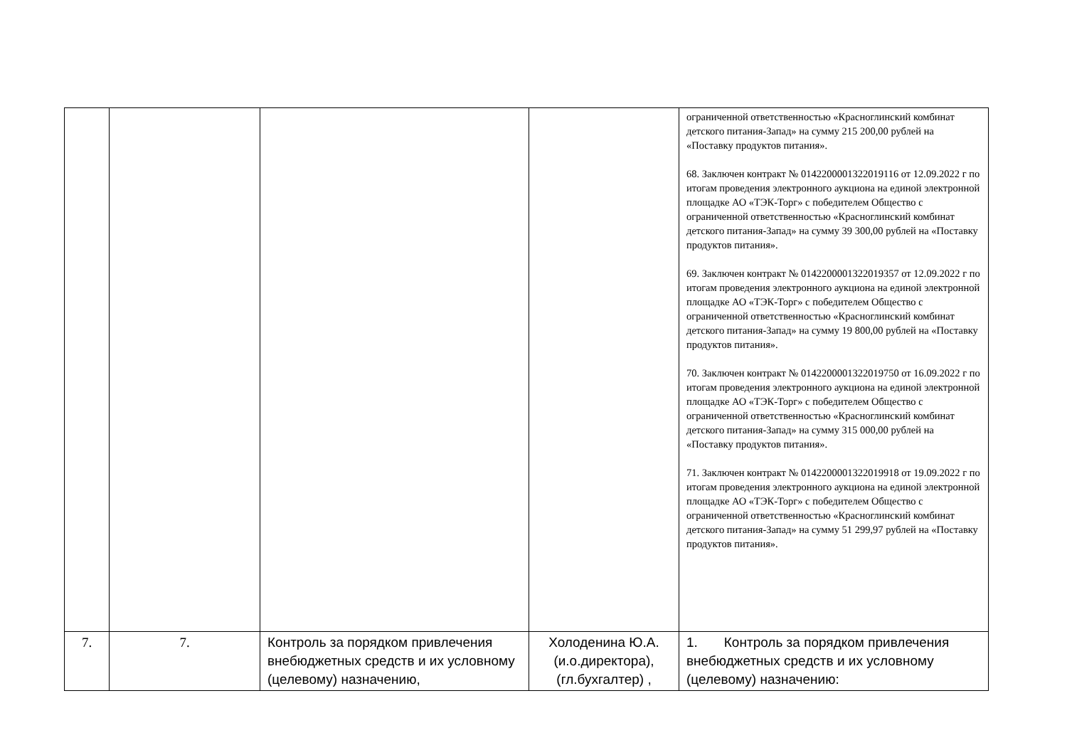| | | | | ограниченной ответственностью «Красноглинский комбинат детского питания-Запад» на сумму 215 200,00 рублей на «Поставку продуктов питания». 68. Заключен контракт № 0142200001322019116 от 12.09.2022 г по итогам проведения электронного аукциона на единой электронной площадке АО «ТЭК-Торг» с победителем Общество с ограниченной ответственностью «Красноглинский комбинат детского питания-Запад» на сумму 39 300,00 рублей на «Поставку продуктов питания». 69. Заключен контракт № 0142200001322019357 от 12.09.2022 г по итогам проведения электронного аукциона на единой электронной площадке АО «ТЭК-Торг» с победителем Общество с ограниченной ответственностью «Красноглинский комбинат детского питания-Запад» на сумму 19 800,00 рублей на «Поставку продуктов питания». 70. Заключен контракт № 0142200001322019750 от 16.09.2022 г по итогам проведения электронного аукциона на единой электронной площадке АО «ТЭК-Торг» с победителем Общество с ограниченной ответственностью «Красноглинский комбинат детского питания-Запад» на сумму 315 000,00 рублей на «Поставку продуктов питания». 71. Заключен контракт № 0142200001322019918 от 19.09.2022 г по итогам проведения электронного аукциона на единой электронной площадке АО «ТЭК-Торг» с победителем Общество с ограниченной ответственностью «Красноглинский комбинат детского питания-Запад» на сумму 51 299,97 рублей на «Поставку продуктов питания». |
| 7. | 7. | Контроль за порядком привлечения внебюджетных средств и их условному (целевому) назначению, | Холоденина Ю.А. (и.о.директора), (гл.бухгалтер) , | 1. Контроль за порядком привлечения внебюджетных средств и их условному (целевому) назначению: |